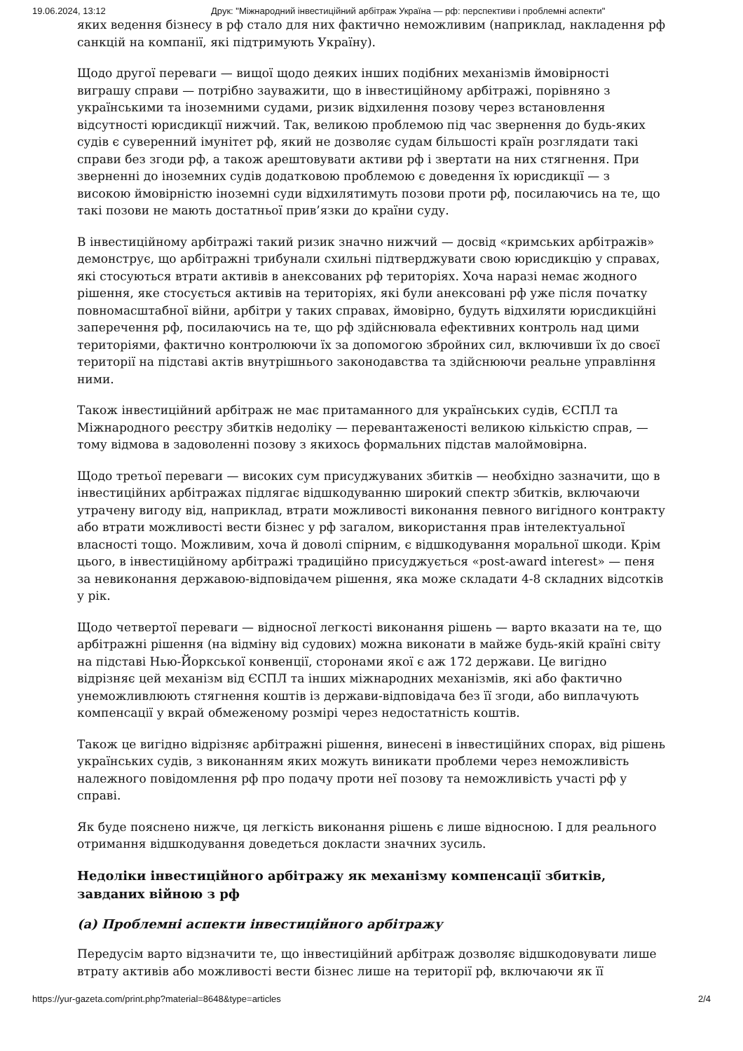19.06.2024, 13:12 Друк: "Міжнародний інвестиційний арбітраж Україна — рф: перспективи і проблемні аспекти"
яких ведення бізнесу в рф стало для них фактично неможливим (наприклад, накладення рф санкцій на компанії, які підтримують Україну).
Щодо другої переваги — вищої щодо деяких інших подібних механізмів ймовірності виграшу справи — потрібно зауважити, що в інвестиційному арбітражі, порівняно з українськими та іноземними судами, ризик відхилення позову через встановлення відсутності юрисдикції нижчий. Так, великою проблемою під час звернення до будь-яких судів є суверенний імунітет рф, який не дозволяє судам більшості країн розглядати такі справи без згоди рф, а також арештовувати активи рф і звертати на них стягнення. При зверненні до іноземних судів додатковою проблемою є доведення їх юрисдикції — з високою ймовірністю іноземні суди відхилятимуть позови проти рф, посилаючись на те, що такі позови не мають достатньої прив’язки до країни суду.
В інвестиційному арбітражі такий ризик значно нижчий — досвід «кримських арбітражів» демонструє, що арбітражні трибунали схильні підтверджувати свою юрисдикцію у справах, які стосуються втрати активів в анексованих рф територіях. Хоча наразі немає жодного рішення, яке стосується активів на територіях, які були анексовані рф уже після початку повномасштабної війни, арбітри у таких справах, ймовірно, будуть відхиляти юрисдикційні заперечення рф, посилаючись на те, що рф здійснювала ефективних контроль над цими територіями, фактично контролюючи їх за допомогою збройних сил, включивши їх до своєї території на підставі актів внутрішнього законодавства та здійснюючи реальне управління ними.
Також інвестиційний арбітраж не має притаманного для українських судів, ЄСПЛ та Міжнародного реєстру збитків недоліку — перевантаженості великою кількістю справ, — тому відмова в задоволенні позову з якихось формальних підстав малоймовірна.
Щодо третьої переваги — високих сум присуджуваних збитків — необхідно зазначити, що в інвестиційних арбітражах підлягає відшкодуванню широкий спектр збитків, включаючи утрачену вигоду від, наприклад, втрати можливості виконання певного вигідного контракту або втрати можливості вести бізнес у рф загалом, використання прав інтелектуальної власності тощо. Можливим, хоча й доволі спірним, є відшкодування моральної шкоди. Крім цього, в інвестиційному арбітражі традиційно присуджується «post-award interest» — пеня за невиконання державою-відповідачем рішення, яка може складати 4-8 складних відсотків у рік.
Щодо четвертої переваги — відносної легкості виконання рішень — варто вказати на те, що арбітражні рішення (на відміну від судових) можна виконати в майже будь-якій країні світу на підставі Нью-Йоркської конвенції, сторонами якої є аж 172 держави. Це вигідно відрізняє цей механізм від ЄСПЛ та інших міжнародних механізмів, які або фактично унеможливлюють стягнення коштів із держави-відповідача без її згоди, або виплачують компенсації у вкрай обмеженому розмірі через недостатність коштів.
Також це вигідно відрізняє арбітражні рішення, винесені в інвестиційних спорах, від рішень українських судів, з виконанням яких можуть виникати проблеми через неможливість належного повідомлення рф про подачу проти неї позову та неможливість участі рф у справі.
Як буде пояснено нижче, ця легкість виконання рішень є лише відносною. І для реального отримання відшкодування доведеться докласти значних зусиль.
Недоліки інвестиційного арбітражу як механізму компенсації збитків, завданих війною з рф
(a) Проблемні аспекти інвестиційного арбітражу
Передусім варто відзначити те, що інвестиційний арбітраж дозволяє відшкодовувати лише втрату активів або можливості вести бізнес лише на території рф, включаючи як її
https://yur-gazeta.com/print.php?material=8648&type=articles 2/4